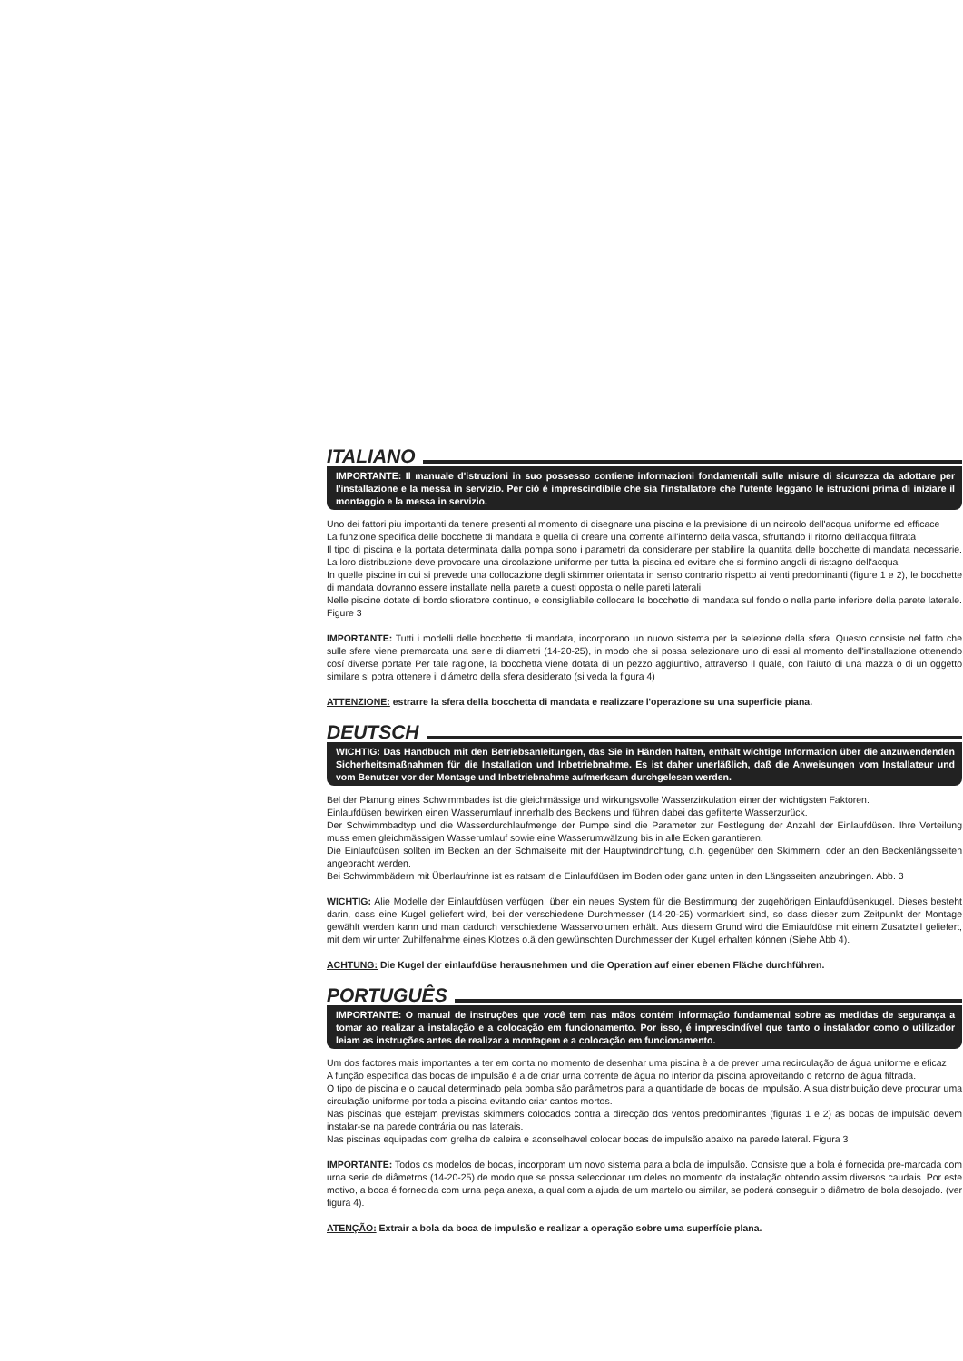ITALIANO
IMPORTANTE: Il manuale d'istruzioni in suo possesso contiene informazioni fondamentali sulle misure di sicurezza da adottare per l'installazione e la messa in servizio. Per ciò è imprescindibile che sia l'installatore che l'utente leggano le istruzioni prima di iniziare il montaggio e la messa in servizio.
Uno dei fattori piu importanti da tenere presenti al momento di disegnare una piscina e la previsione di un ncircolo dell'acqua uniforme ed efficace
La funzione specifica delle bocchette di mandata e quella di creare una corrente all'interno della vasca, sfruttando il ritorno dell'acqua filtrata
Il tipo di piscina e la portata determinata dalla pompa sono i parametri da considerare per stabilire la quantita delle bocchette di mandata necessarie. La loro distribuzione deve provocare una circolazione uniforme per tutta la piscina ed evitare che si formino angoli di ristagno dell'acqua
In quelle piscine in cui si prevede una collocazione degli skimmer orientata in senso contrario rispetto ai venti predominanti (figure 1 e 2), le bocchette di mandata dovranno essere installate nella parete a questi opposta o nelle pareti laterali
Nelle piscine dotate di bordo sfioratore continuo, e consigliabile collocare le bocchette di mandata sul fondo o nella parte inferiore della parete laterale. Figure 3
IMPORTANTE: Tutti i modelli delle bocchette di mandata, incorporano un nuovo sistema per la selezione della sfera. Questo consiste nel fatto che sulle sfere viene premarcata una serie di diametri (14-20-25), in modo che si possa selezionare uno di essi al momento dell'installazione ottenendo cosí diverse portate Per tale ragione, la bocchetta viene dotata di un pezzo aggiuntivo, attraverso il quale, con l'aiuto di una mazza o di un oggetto similare si potra ottenere il diámetro della sfera desiderato (si veda la figura 4)
ATTENZIONE: estrarre la sfera della bocchetta di mandata e realizzare l'operazione su una superficie piana.
DEUTSCH
WICHTIG: Das Handbuch mit den Betriebsanleitungen, das Sie in Händen halten, enthält wichtige Information über die anzuwendenden Sicherheitsmaßnahmen für die Installation und Inbetriebnahme. Es ist daher unerläßlich, daß die Anweisungen vom Installateur und vom Benutzer vor der Montage und Inbetriebnahme aufmerksam durchgelesen werden.
Bel der Planung eines Schwimmbades ist die gleichmässige und wirkungsvolle Wasserzirkulation einer der wichtigsten Faktoren.
Einlaufdüsen bewirken einen Wasserumlauf innerhalb des Beckens und führen dabei das gefilterte Wasserzurück.
Der Schwimmbadtyp und die Wasserdurchlaufmenge der Pumpe sind die Parameter zur Festlegung der Anzahl der Einlaufdüsen. Ihre Verteilung muss emen gleichmässigen Wasserumlauf sowie eine Wasserumwälzung bis in alle Ecken garantieren.
Die Einlaufdüsen sollten im Becken an der Schmalseite mit der Hauptwindnchtung, d.h. gegenüber den Skimmern, oder an den Beckenlängsseiten angebracht werden.
Bei Schwimmbädern mit Überlaufrinne ist es ratsam die Einlaufdüsen im Boden oder ganz unten in den Längsseiten anzubringen. Abb. 3
WICHTIG: Alie Modelle der Einlaufdüsen verfügen, über ein neues System für die Bestimmung der zugehörigen Einlaufdüsenkugel. Dieses besteht darin, dass eine Kugel geliefert wird, bei der verschiedene Durchmesser (14-20-25) vormarkiert sind, so dass dieser zum Zeitpunkt der Montage gewählt werden kann und man dadurch verschiedene Wasservolumen erhält. Aus diesem Grund wird die Emiaufdüse mit einem Zusatzteil geliefert, mit dem wir unter Zuhilfenahme eines Klotzes o.ä den gewünschten Durchmesser der Kugel erhalten können (Siehe Abb 4).
ACHTUNG: Die Kugel der einlaufdüse herausnehmen und die Operation auf einer ebenen Fläche durchführen.
PORTUGUÊS
IMPORTANTE: O manual de instruções que você tem nas mãos contém informação fundamental sobre as medidas de segurança a tomar ao realizar a instalação e a colocação em funcionamento. Por isso, é imprescindível que tanto o instalador como o utilizador leiam as instruções antes de realizar a montagem e a colocação em funcionamento.
Um dos factores mais importantes a ter em conta no momento de desenhar uma piscina è a de prever urna recirculação de água uniforme e eficaz
A função especifica das bocas de impulsão é a de criar urna corrente de água no interior da piscina aproveitando o retorno de água filtrada.
O tipo de piscina e o caudal determinado pela bomba são parâmetros para a quantidade de bocas de impulsão. A sua distribuição deve procurar uma circulação uniforme por toda a piscina evitando criar cantos mortos.
Nas piscinas que estejam previstas skimmers colocados contra a direcção dos ventos predominantes (figuras 1 e 2) as bocas de impulsão devem instalar-se na parede contrária ou nas laterais.
Nas piscinas equipadas com grelha de caleira e aconselhavel colocar bocas de impulsão abaixo na parede lateral. Figura 3
IMPORTANTE: Todos os modelos de bocas, incorporam um novo sistema para a bola de impulsão. Consiste que a bola é fornecida pre-marcada com urna serie de diâmetros (14-20-25) de modo que se possa seleccionar um deles no momento da instalação obtendo assim diversos caudais. Por este motivo, a boca é fornecida com urna peça anexa, a qual com a ajuda de um martelo ou similar, se poderá conseguir o diâmetro de bola desojado. (ver figura 4).
ATENÇÃO: Extrair a bola da boca de impulsão e realizar a operação sobre uma superfície plana.